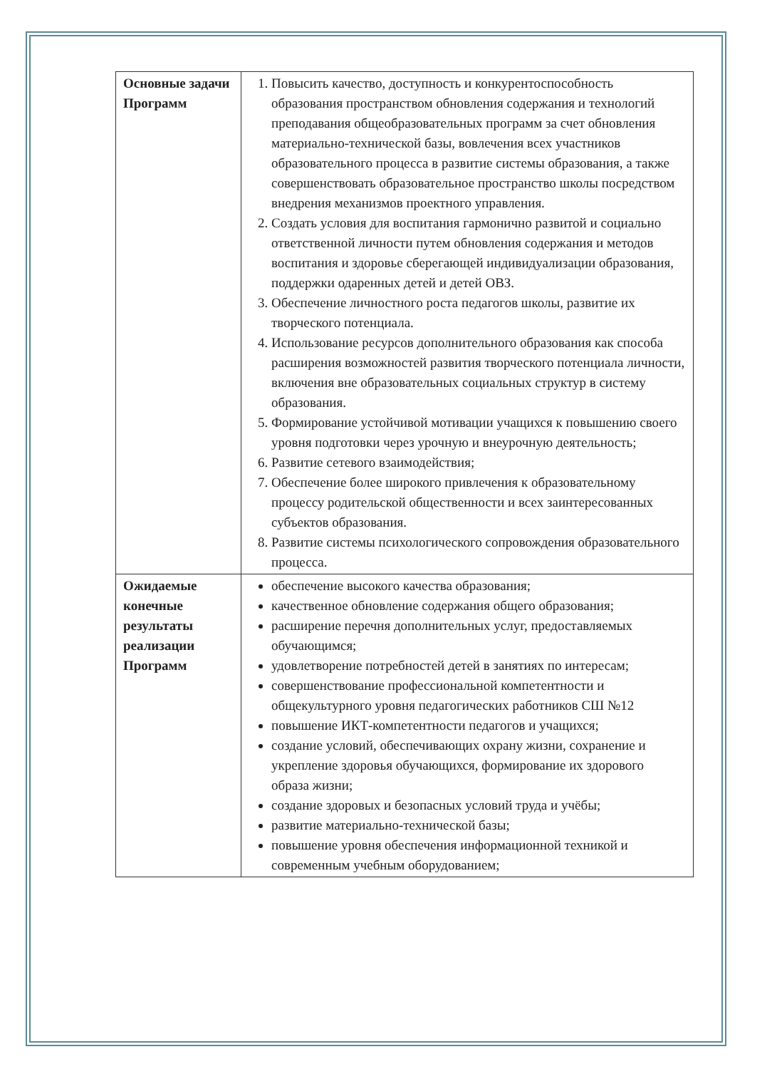| Основные задачи Программ | 1. Повысить качество, доступность и конкурентоспособность образования пространством обновления содержания и технологий преподавания общеобразовательных программ за счет обновления материально-технической базы, вовлечения всех участников образовательного процесса в развитие системы образования, а также совершенствовать образовательное пространство школы посредством внедрения механизмов проектного управления. 2. Создать условия для воспитания гармонично развитой и социально ответственной личности путем обновления содержания и методов воспитания и здоровье сберегающей индивидуализации образования, поддержки одаренных детей и детей ОВЗ. 3. Обеспечение личностного роста педагогов школы, развитие их творческого потенциала. 4. Использование ресурсов дополнительного образования как способа расширения возможностей развития творческого потенциала личности, включения вне образовательных социальных структур в систему образования. 5. Формирование устойчивой мотивации учащихся к повышению своего уровня подготовки через урочную и внеурочную деятельность; 6. Развитие сетевого взаимодействия; 7. Обеспечение более широкого привлечения к образовательному процессу родительской общественности и всех заинтересованных субъектов образования. 8. Развитие системы психологического сопровождения образовательного процесса. |
| Ожидаемые конечные результаты реализации Программ | обеспечение высокого качества образования; качественное обновление содержания общего образования; расширение перечня дополнительных услуг, предоставляемых обучающимся; удовлетворение потребностей детей в занятиях по интересам; совершенствование профессиональной компетентности и общекультурного уровня педагогических работников СШ №12 повышение ИКТ-компетентности педагогов и учащихся; создание условий, обеспечивающих охрану жизни, сохранение и укрепление здоровья обучающихся, формирование их здорового образа жизни; создание здоровых и безопасных условий труда и учёбы; развитие материально-технической базы; повышение уровня обеспечения информационной техникой и современным учебным оборудованием; |